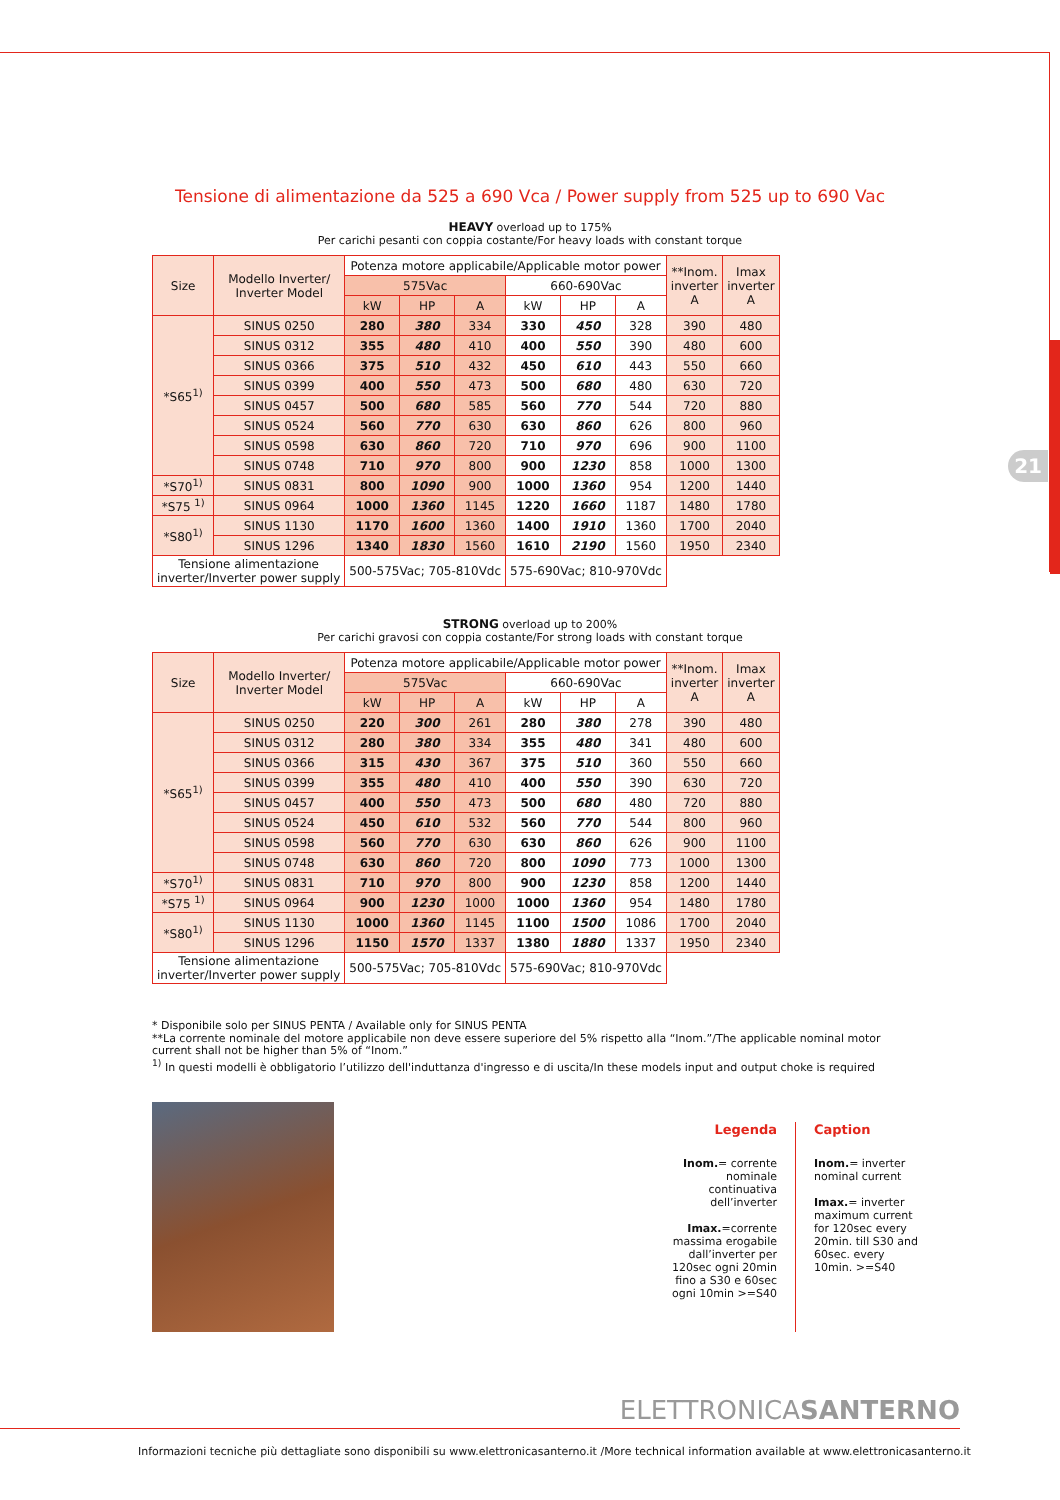21
Tensione di alimentazione da 525 a 690 Vca / Power supply from 525 up to 690 Vac
HEAVY overload up to 175%
Per carichi pesanti con coppia costante/For heavy loads with constant torque
| Size | Modello Inverter/ Inverter Model | Potenza motore applicabile/Applicable motor power | | | | | | **Inom. inverter A | Imax inverter A |
| --- | --- | --- | --- | --- | --- | --- | --- | --- | --- |
| | | 575Vac | | | 660-690Vac | | | | |
| | | kW | HP | A | kW | HP | A | | |
| *S65<sup>1)</sup> | SINUS 0250 | 280 | 380 | 334 | 330 | 450 | 328 | 390 | 480 |
| | SINUS 0312 | 355 | 480 | 410 | 400 | 550 | 390 | 480 | 600 |
| | SINUS 0366 | 375 | 510 | 432 | 450 | 610 | 443 | 550 | 660 |
| | SINUS 0399 | 400 | 550 | 473 | 500 | 680 | 480 | 630 | 720 |
| | SINUS 0457 | 500 | 680 | 585 | 560 | 770 | 544 | 720 | 880 |
| | SINUS 0524 | 560 | 770 | 630 | 630 | 860 | 626 | 800 | 960 |
| | SINUS 0598 | 630 | 860 | 720 | 710 | 970 | 696 | 900 | 1100 |
| | SINUS 0748 | 710 | 970 | 800 | 900 | 1230 | 858 | 1000 | 1300 |
| *S70<sup>1)</sup> | SINUS 0831 | 800 | 1090 | 900 | 1000 | 1360 | 954 | 1200 | 1440 |
| *S75 <sup>1)</sup> | SINUS 0964 | 1000 | 1360 | 1145 | 1220 | 1660 | 1187 | 1480 | 1780 |
| *S80<sup>1)</sup> | SINUS 1130 | 1170 | 1600 | 1360 | 1400 | 1910 | 1360 | 1700 | 2040 |
| | SINUS 1296 | 1340 | 1830 | 1560 | 1610 | 2190 | 1560 | 1950 | 2340 |
| Tensione alimentazione inverter/Inverter power supply | | 500-575Vac; 705-810Vdc | | | 575-690Vac; 810-970Vdc | | | | |
STRONG overload up to 200%
Per carichi gravosi con coppia costante/For strong loads with constant torque
| Size | Modello Inverter/ Inverter Model | Potenza motore applicabile/Applicable motor power | | | | | | **Inom. inverter A | Imax inverter A |
| --- | --- | --- | --- | --- | --- | --- | --- | --- | --- |
| | | 575Vac | | | 660-690Vac | | | | |
| | | kW | HP | A | kW | HP | A | | |
| *S65<sup>1)</sup> | SINUS 0250 | 220 | 300 | 261 | 280 | 380 | 278 | 390 | 480 |
| | SINUS 0312 | 280 | 380 | 334 | 355 | 480 | 341 | 480 | 600 |
| | SINUS 0366 | 315 | 430 | 367 | 375 | 510 | 360 | 550 | 660 |
| | SINUS 0399 | 355 | 480 | 410 | 400 | 550 | 390 | 630 | 720 |
| | SINUS 0457 | 400 | 550 | 473 | 500 | 680 | 480 | 720 | 880 |
| | SINUS 0524 | 450 | 610 | 532 | 560 | 770 | 544 | 800 | 960 |
| | SINUS 0598 | 560 | 770 | 630 | 630 | 860 | 626 | 900 | 1100 |
| | SINUS 0748 | 630 | 860 | 720 | 800 | 1090 | 773 | 1000 | 1300 |
| *S70<sup>1)</sup> | SINUS 0831 | 710 | 970 | 800 | 900 | 1230 | 858 | 1200 | 1440 |
| *S75 <sup>1)</sup> | SINUS 0964 | 900 | 1230 | 1000 | 1000 | 1360 | 954 | 1480 | 1780 |
| *S80<sup>1)</sup> | SINUS 1130 | 1000 | 1360 | 1145 | 1100 | 1500 | 1086 | 1700 | 2040 |
| | SINUS 1296 | 1150 | 1570 | 1337 | 1380 | 1880 | 1337 | 1950 | 2340 |
| Tensione alimentazione inverter/Inverter power supply | | 500-575Vac; 705-810Vdc | | | 575-690Vac; 810-970Vdc | | | | |
* Disponibile solo per SINUS PENTA / Available only for SINUS PENTA
**La corrente nominale del motore applicabile non deve essere superiore del 5% rispetto alla “Inom.”/The applicable nominal motor current shall not be higher than 5% of “Inom.”
<sup>1)</sup> In questi modelli è obbligatorio l’utilizzo dell'induttanza d'ingresso e di uscita/In these models input and output choke is required
Legenda
Inom.= corrente nominale continuativa dell’inverter
Imax.=corrente massima erogabile dall’inverter per 120sec ogni 20min fino a S30 e 60sec ogni 10min >=S40
Caption
Inom.= inverter nominal current
Imax.= inverter maximum current for 120sec every 20min. till S30 and 60sec. every 10min. >=S40
ELETTRONICASANTERNO
Informazioni tecniche più dettagliate sono disponibili su www.elettronicasanterno.it /More technical information available at www.elettronicasanterno.it